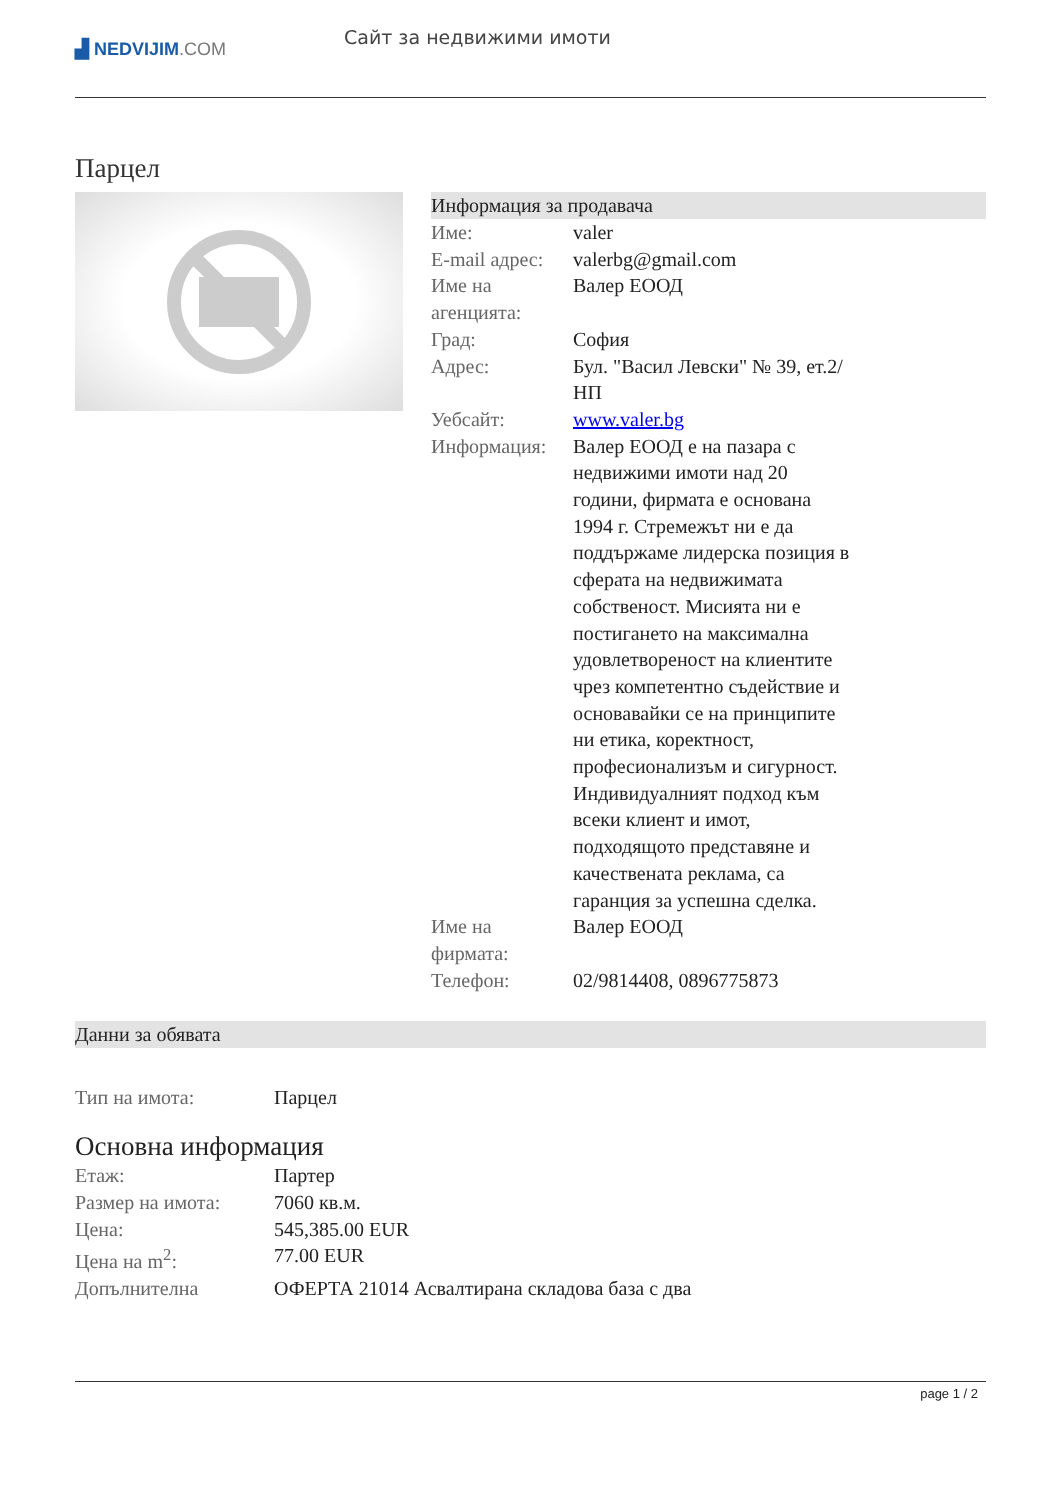▟ NEDVIJIM.COM
Сайт за недвижими имоти
Парцел
Информация за продавача
| Име: | valer |
| E-mail адрес: | valerbg@gmail.com |
| Име на агенцията: | Валер ЕООД |
| Град: | София |
| Адрес: | Бул. "Васил Левски" № 39, ет.2/НП |
| Уебсайт: | www.valer.bg |
| Информация: | Валер ЕООД е на пазара с недвижими имоти над 20 години, фирмата е основана 1994 г. Стремежът ни е да поддържаме лидерска позиция в сферата на недвижимата собственост. Мисията ни е постигането на максимална удовлетвореност на клиентите чрез компетентно съдействие и основавайки се на принципите ни етика, коректност, професионализъм и сигурност. Индивидуалният подход към всеки клиент и имот, подходящото представяне и качествената реклама, са гаранция за успешна сделка. |
| Име на фирмата: | Валер ЕООД |
| Телефон: | 02/9814408, 0896775873 |
Данни за обявата
| Тип на имота: | Парцел |
Основна информация
| Етаж: | Партер |
| Размер на имота: | 7060 кв.м. |
| Цена: | 545,385.00 EUR |
| Цена на m<sup>2</sup>: | 77.00 EUR |
| Допълнителна | ОФЕРТА 21014 Асвалтирана складова база с два |
page 1 / 2